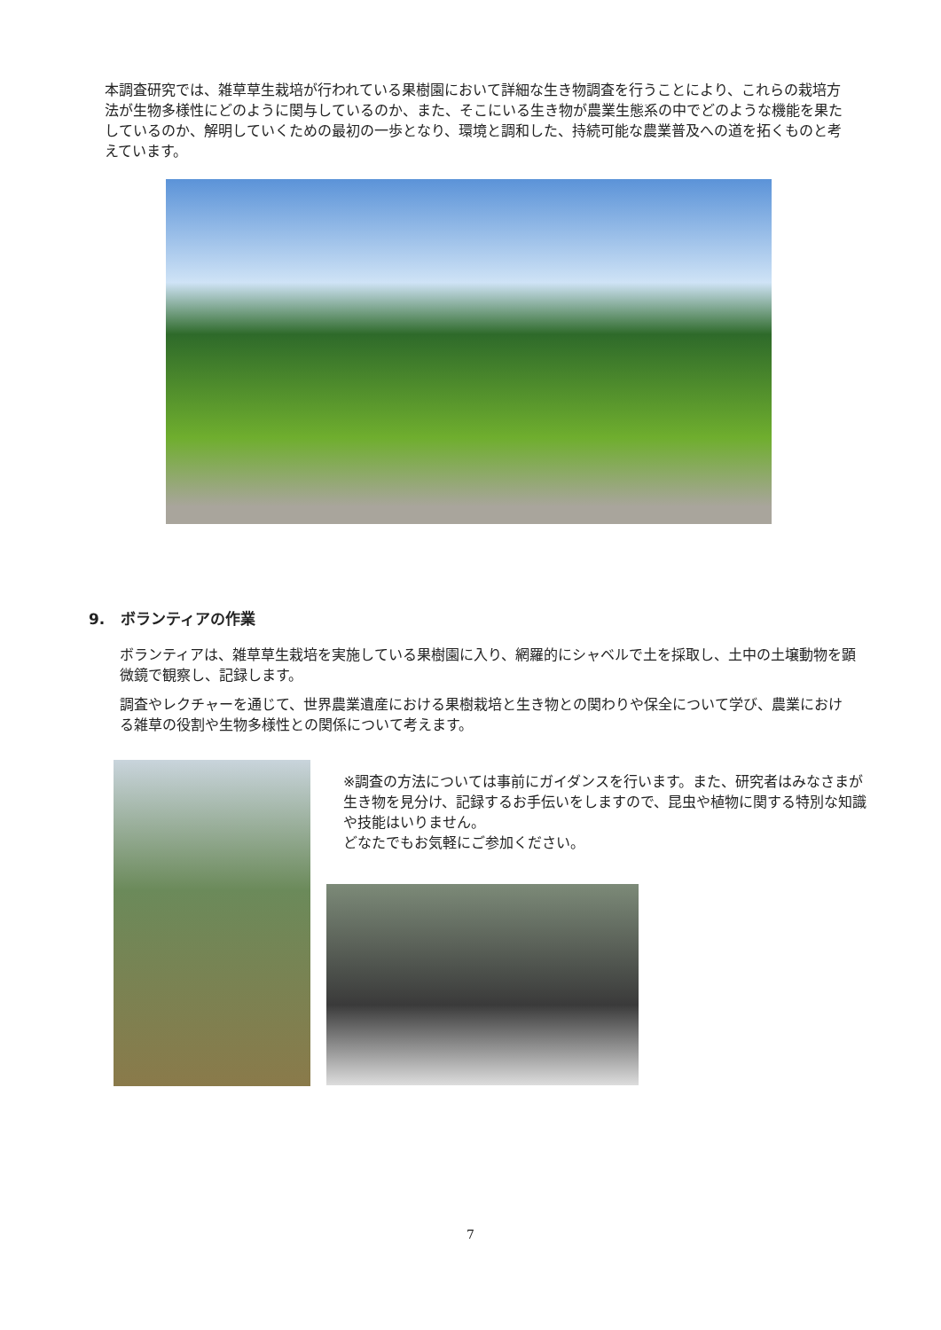本調査研究では、雑草草生栽培が行われている果樹園において詳細な生き物調査を行うことにより、これらの栽培方法が生物多様性にどのように関与しているのか、また、そこにいる生き物が農業生態系の中でどのような機能を果たしているのか、解明していくための最初の一歩となり、環境と調和した、持続可能な農業普及への道を拓くものと考えています。
9. ボランティアの作業
ボランティアは、雑草草生栽培を実施している果樹園に入り、網羅的にシャベルで土を採取し、土中の土壌動物を顕微鏡で観察し、記録します。
調査やレクチャーを通じて、世界農業遺産における果樹栽培と生き物との関わりや保全について学び、農業における雑草の役割や生物多様性との関係について考えます。
※調査の方法については事前にガイダンスを行います。また、研究者はみなさまが生き物を見分け、記録するお手伝いをしますので、昆虫や植物に関する特別な知識や技能はいりません。
どなたでもお気軽にご参加ください。
7